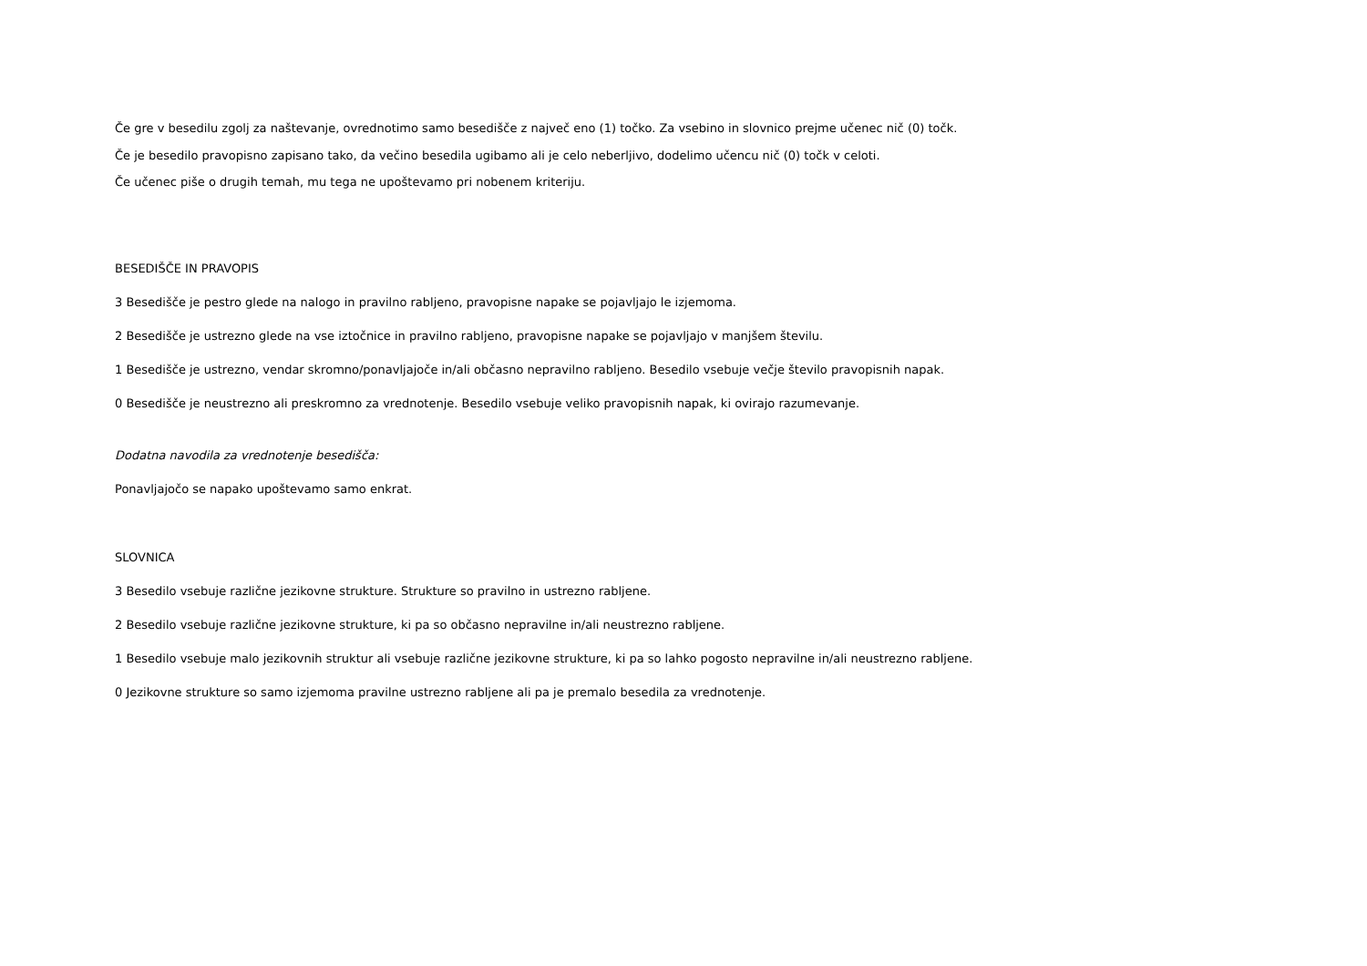Če gre v besedilu zgolj za naštevanje, ovrednotimo samo besedišče z največ eno (1) točko. Za vsebino in slovnico prejme učenec nič (0) točk.
Če je besedilo pravopisno zapisano tako, da večino besedila ugibamo ali je celo neberljivo, dodelimo učencu nič (0) točk v celoti.
Če učenec piše o drugih temah, mu tega ne upoštevamo pri nobenem kriteriju.
BESEDIŠČE IN PRAVOPIS
3 Besedišče je pestro glede na nalogo in pravilno rabljeno, pravopisne napake se pojavljajo le izjemoma.
2 Besedišče je ustrezno glede na vse iztočnice in pravilno rabljeno, pravopisne napake se pojavljajo v manjšem številu.
1 Besedišče je ustrezno, vendar skromno/ponavljajoče in/ali občasno nepravilno rabljeno. Besedilo vsebuje večje število pravopisnih napak.
0 Besedišče je neustrezno ali preskromno za vrednotenje. Besedilo vsebuje veliko pravopisnih napak, ki ovirajo razumevanje.
Dodatna navodila za vrednotenje besedišča:
Ponavljajočo se napako upoštevamo samo enkrat.
SLOVNICA
3 Besedilo vsebuje različne jezikovne strukture. Strukture so pravilno in ustrezno rabljene.
2 Besedilo vsebuje različne jezikovne strukture, ki pa so občasno nepravilne in/ali neustrezno rabljene.
1 Besedilo vsebuje malo jezikovnih struktur ali vsebuje različne jezikovne strukture, ki pa so lahko pogosto nepravilne in/ali neustrezno rabljene.
0 Jezikovne strukture so samo izjemoma pravilne ustrezno rabljene ali pa je premalo besedila za vrednotenje.